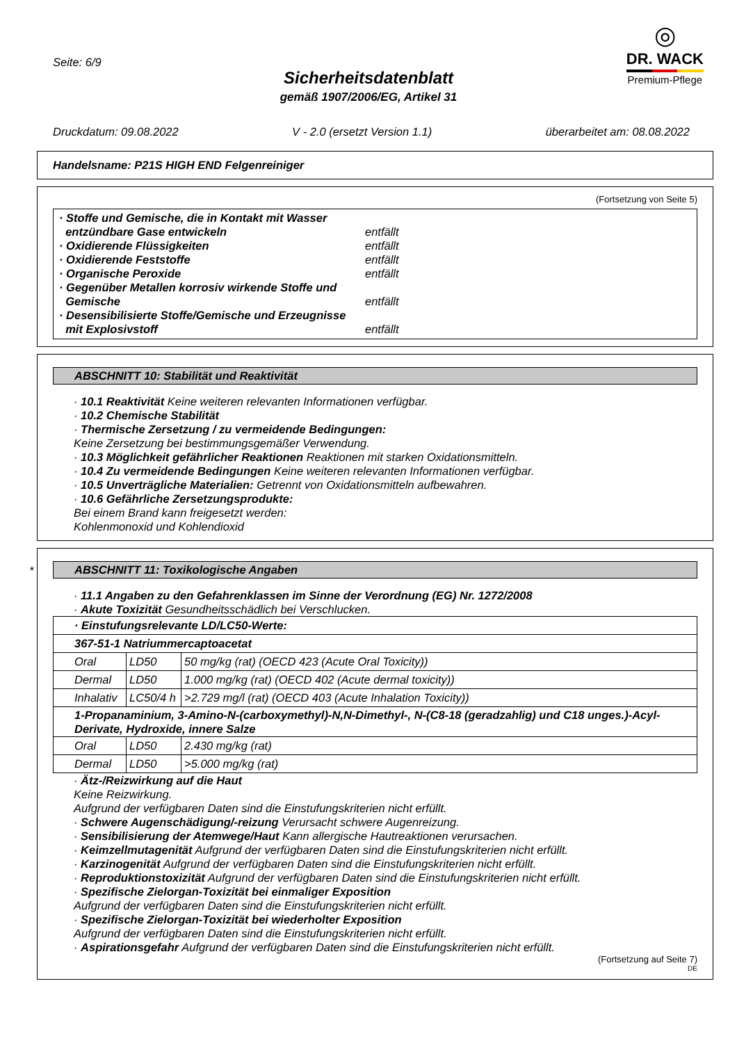Seite: 6/9
◎
DR. WACK
Premium-Pflege
Sicherheitsdatenblatt
gemäß 1907/2006/EG, Artikel 31
Druckdatum: 09.08.2022 V - 2.0 (ersetzt Version 1.1) überarbeitet am: 08.08.2022
Handelsname: P21S HIGH END Felgenreiniger
(Fortsetzung von Seite 5)
· Stoffe und Gemische, die in Kontakt mit Wasser
entzündbare Gase entwickeln
entfällt
· Oxidierende Flüssigkeiten entfällt
· Oxidierende Feststoffe entfällt
· Organische Peroxide entfällt
· Gegenüber Metallen korrosiv wirkende Stoffe und
Gemische
entfällt
· Desensibilisierte Stoffe/Gemische und Erzeugnisse
mit Explosivstoff
entfällt
ABSCHNITT 10: Stabilität und Reaktivität
· 10.1 Reaktivität Keine weiteren relevanten Informationen verfügbar.
· 10.2 Chemische Stabilität
· Thermische Zersetzung / zu vermeidende Bedingungen:
Keine Zersetzung bei bestimmungsgemäßer Verwendung.
· 10.3 Möglichkeit gefährlicher Reaktionen Reaktionen mit starken Oxidationsmitteln.
· 10.4 Zu vermeidende Bedingungen Keine weiteren relevanten Informationen verfügbar.
· 10.5 Unverträgliche Materialien: Getrennt von Oxidationsmitteln aufbewahren.
· 10.6 Gefährliche Zersetzungsprodukte:
Bei einem Brand kann freigesetzt werden:
Kohlenmonoxid und Kohlendioxid
*
ABSCHNITT 11: Toxikologische Angaben
· 11.1 Angaben zu den Gefahrenklassen im Sinne der Verordnung (EG) Nr. 1272/2008
· Akute Toxizität Gesundheitsschädlich bei Verschlucken.
| · Einstufungsrelevante LD/LC50-Werte: | | |
| 367-51-1 Natriummercaptoacetat | | |
| Oral | LD50 | 50 mg/kg (rat) (OECD 423 (Acute Oral Toxicity)) |
| Dermal | LD50 | 1.000 mg/kg (rat) (OECD 402 (Acute dermal toxicity)) |
| Inhalativ | LC50/4 h | >2.729 mg/l (rat) (OECD 403 (Acute Inhalation Toxicity)) |
| 1-Propanaminium, 3-Amino-N-(carboxymethyl)-N,N-Dimethyl-, N-(C8-18 (geradzahlig) und C18 unges.)-Acyl-Derivate, Hydroxide, innere Salze | | |
| Oral | LD50 | 2.430 mg/kg (rat) |
| Dermal | LD50 | >5.000 mg/kg (rat) |
· Ätz-/Reizwirkung auf die Haut
Keine Reizwirkung.
Aufgrund der verfügbaren Daten sind die Einstufungskriterien nicht erfüllt.
· Schwere Augenschädigung/-reizung Verursacht schwere Augenreizung.
· Sensibilisierung der Atemwege/Haut Kann allergische Hautreaktionen verursachen.
· Keimzellmutagenität Aufgrund der verfügbaren Daten sind die Einstufungskriterien nicht erfüllt.
· Karzinogenität Aufgrund der verfügbaren Daten sind die Einstufungskriterien nicht erfüllt.
· Reproduktionstoxizität Aufgrund der verfügbaren Daten sind die Einstufungskriterien nicht erfüllt.
· Spezifische Zielorgan-Toxizität bei einmaliger Exposition
Aufgrund der verfügbaren Daten sind die Einstufungskriterien nicht erfüllt.
· Spezifische Zielorgan-Toxizität bei wiederholter Exposition
Aufgrund der verfügbaren Daten sind die Einstufungskriterien nicht erfüllt.
· Aspirationsgefahr Aufgrund der verfügbaren Daten sind die Einstufungskriterien nicht erfüllt.
(Fortsetzung auf Seite 7)
DE